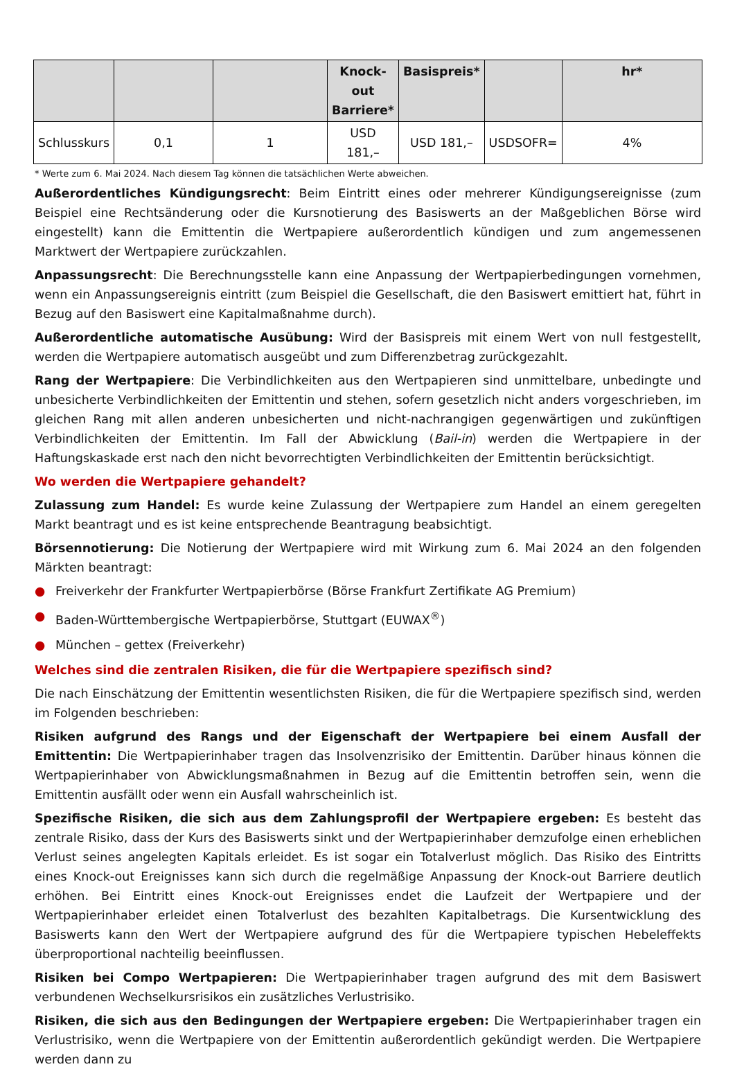| | | | Knock-out Barriere* | Basispreis* | | hr* |
| --- | --- | --- | --- | --- | --- | --- |
| Schlusskurs | 0,1 | 1 | USD 181,– | USD 181,– | USDSOFR= | 4% |
* Werte zum 6. Mai 2024. Nach diesem Tag können die tatsächlichen Werte abweichen.
Außerordentliches Kündigungsrecht: Beim Eintritt eines oder mehrerer Kündigungsereignisse (zum Beispiel eine Rechtsänderung oder die Kursnotierung des Basiswerts an der Maßgeblichen Börse wird eingestellt) kann die Emittentin die Wertpapiere außerordentlich kündigen und zum angemessenen Marktwert der Wertpapiere zurückzahlen.
Anpassungsrecht: Die Berechnungsstelle kann eine Anpassung der Wertpapierbedingungen vornehmen, wenn ein Anpassungsereignis eintritt (zum Beispiel die Gesellschaft, die den Basiswert emittiert hat, führt in Bezug auf den Basiswert eine Kapitalmaßnahme durch).
Außerordentliche automatische Ausübung: Wird der Basispreis mit einem Wert von null festgestellt, werden die Wertpapiere automatisch ausgeübt und zum Differenzbetrag zurückgezahlt.
Rang der Wertpapiere: Die Verbindlichkeiten aus den Wertpapieren sind unmittelbare, unbedingte und unbesicherte Verbindlichkeiten der Emittentin und stehen, sofern gesetzlich nicht anders vorgeschrieben, im gleichen Rang mit allen anderen unbesicherten und nicht-nachrangigen gegenwärtigen und zukünftigen Verbindlichkeiten der Emittentin. Im Fall der Abwicklung (Bail-in) werden die Wertpapiere in der Haftungskaskade erst nach den nicht bevorrechtigten Verbindlichkeiten der Emittentin berücksichtigt.
Wo werden die Wertpapiere gehandelt?
Zulassung zum Handel: Es wurde keine Zulassung der Wertpapiere zum Handel an einem geregelten Markt beantragt und es ist keine entsprechende Beantragung beabsichtigt.
Börsennotierung: Die Notierung der Wertpapiere wird mit Wirkung zum 6. Mai 2024 an den folgenden Märkten beantragt:
● Freiverkehr der Frankfurter Wertpapierbörse (Börse Frankfurt Zertifikate AG Premium)
● Baden-Württembergische Wertpapierbörse, Stuttgart (EUWAX<sup>®</sup>)
● München – gettex (Freiverkehr)
Welches sind die zentralen Risiken, die für die Wertpapiere spezifisch sind?
Die nach Einschätzung der Emittentin wesentlichsten Risiken, die für die Wertpapiere spezifisch sind, werden im Folgenden beschrieben:
Risiken aufgrund des Rangs und der Eigenschaft der Wertpapiere bei einem Ausfall der Emittentin: Die Wertpapierinhaber tragen das Insolvenzrisiko der Emittentin. Darüber hinaus können die Wertpapierinhaber von Abwicklungsmaßnahmen in Bezug auf die Emittentin betroffen sein, wenn die Emittentin ausfällt oder wenn ein Ausfall wahrscheinlich ist.
Spezifische Risiken, die sich aus dem Zahlungsprofil der Wertpapiere ergeben: Es besteht das zentrale Risiko, dass der Kurs des Basiswerts sinkt und der Wertpapierinhaber demzufolge einen erheblichen Verlust seines angelegten Kapitals erleidet. Es ist sogar ein Totalverlust möglich. Das Risiko des Eintritts eines Knock-out Ereignisses kann sich durch die regelmäßige Anpassung der Knock-out Barriere deutlich erhöhen. Bei Eintritt eines Knock-out Ereignisses endet die Laufzeit der Wertpapiere und der Wertpapierinhaber erleidet einen Totalverlust des bezahlten Kapitalbetrags. Die Kursentwicklung des Basiswerts kann den Wert der Wertpapiere aufgrund des für die Wertpapiere typischen Hebeleffekts überproportional nachteilig beeinflussen.
Risiken bei Compo Wertpapieren: Die Wertpapierinhaber tragen aufgrund des mit dem Basiswert verbundenen Wechselkursrisikos ein zusätzliches Verlustrisiko.
Risiken, die sich aus den Bedingungen der Wertpapiere ergeben: Die Wertpapierinhaber tragen ein Verlustrisiko, wenn die Wertpapiere von der Emittentin außerordentlich gekündigt werden. Die Wertpapiere werden dann zu